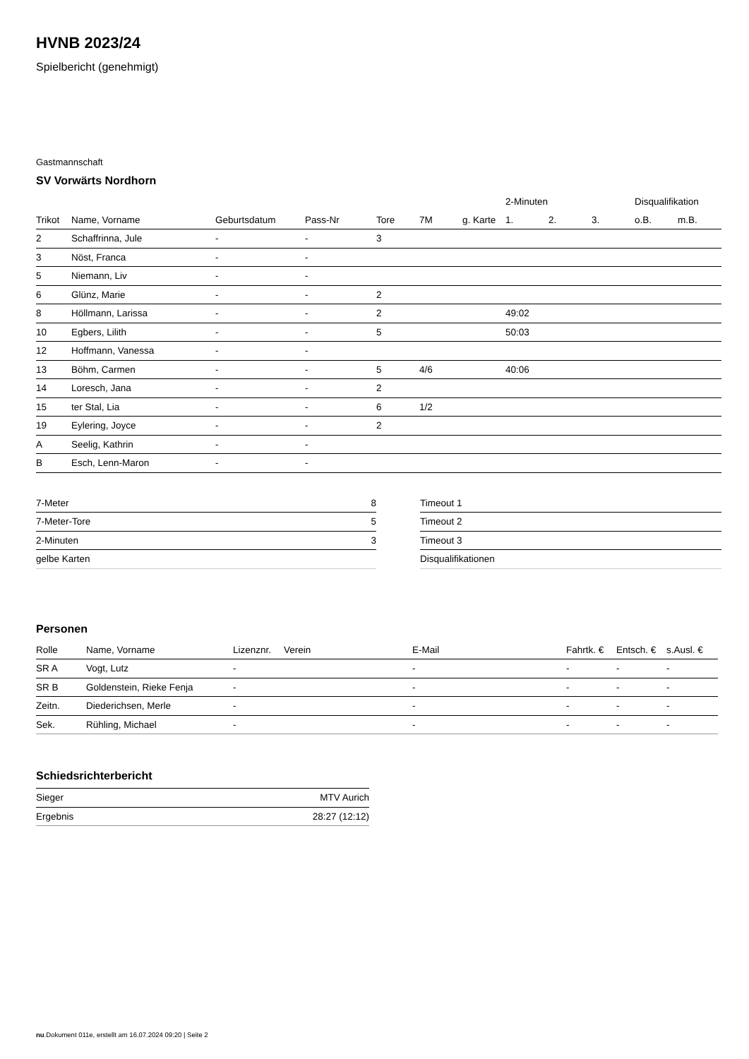HVNB 2023/24
Spielbericht (genehmigt)
Gastmannschaft
SV Vorwärts Nordhorn
| | | | | | | | 2-Minuten | | | Disqualifikation | |
| --- | --- | --- | --- | --- | --- | --- | --- | --- | --- | --- | --- |
| Trikot | Name, Vorname | Geburtsdatum | Pass-Nr | Tore | 7M | g. Karte | 1. | 2. | 3. | o.B. | m.B. |
| 2 | Schaffrinna, Jule | - | - | 3 | | | | | | | |
| 3 | Nöst, Franca | - | - | | | | | | | | |
| 5 | Niemann, Liv | - | - | | | | | | | | |
| 6 | Glünz, Marie | - | - | 2 | | | | | | | |
| 8 | Höllmann, Larissa | - | - | 2 | | | 49:02 | | | | |
| 10 | Egbers, Lilith | - | - | 5 | | | 50:03 | | | | |
| 12 | Hoffmann, Vanessa | - | - | | | | | | | | |
| 13 | Böhm, Carmen | - | - | 5 | 4/6 | | 40:06 | | | | |
| 14 | Loresch, Jana | - | - | 2 | | | | | | | |
| 15 | ter Stal, Lia | - | - | 6 | 1/2 | | | | | | |
| 19 | Eylering, Joyce | - | - | 2 | | | | | | | |
| A | Seelig, Kathrin | - | - | | | | | | | | |
| B | Esch, Lenn-Maron | - | - | | | | | | | | |
| 7-Meter | 8 |
| 7-Meter-Tore | 5 |
| 2-Minuten | 3 |
| gelbe Karten | |
| Timeout 1 |
| Timeout 2 |
| Timeout 3 |
| Disqualifikationen |
Personen
| Rolle | Name, Vorname | Lizenznr. | Verein | E-Mail | Fahrtk. € | Entsch. € | s.Ausl. € |
| --- | --- | --- | --- | --- | --- | --- | --- |
| SR A | Vogt, Lutz | - | | - | - | - | - |
| SR B | Goldenstein, Rieke Fenja | - | | - | - | - | - |
| Zeitn. | Diederichsen, Merle | - | | - | - | - | - |
| Sek. | Rühling, Michael | - | | - | - | - | - |
Schiedsrichterbericht
| Sieger | MTV Aurich |
| Ergebnis | 28:27 (12:12) |
nu.Dokument 011e, erstellt am 16.07.2024 09:20 | Seite 2